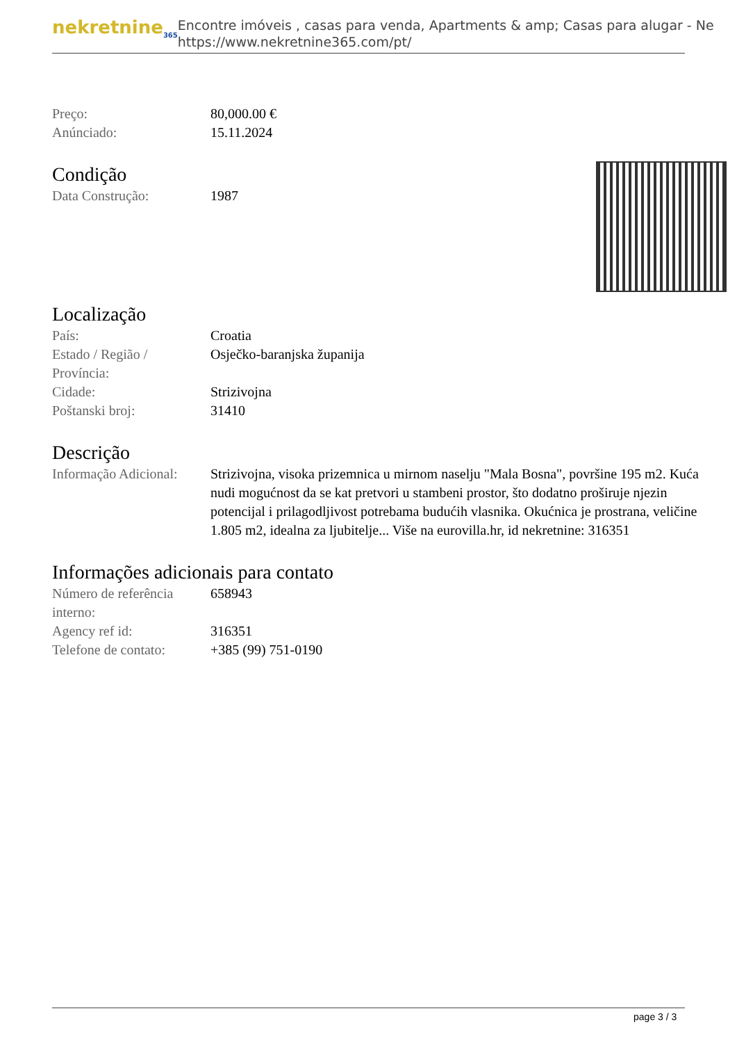nekretnine<sub>365</sub>
Encontre imóveis , casas para venda, Apartments & amp; Casas para alugar - Ne
https://www.nekretnine365.com/pt/
| Preço: | 80,000.00 € |
| Anúnciado: | 15.11.2024 |
Condição
| Data Construção: | 1987 |
Localização
| País: | Croatia |
| Estado / Região / Província: | Osječko-baranjska županija |
| Cidade: | Strizivojna |
| Poštanski broj: | 31410 |
Descrição
| Informação Adicional: | Strizivojna, visoka prizemnica u mirnom naselju "Mala Bosna", površine 195 m2. Kuća nudi mogućnost da se kat pretvori u stambeni prostor, što dodatno proširuje njezin potencijal i prilagodljivost potrebama budućih vlasnika. Okućnica je prostrana, veličine 1.805 m2, idealna za ljubitelje... Više na eurovilla.hr, id nekretnine: 316351 |
Informações adicionais para contato
| Número de referência interno: | 658943 |
| Agency ref id: | 316351 |
| Telefone de contato: | +385 (99) 751-0190 |
page 3 / 3